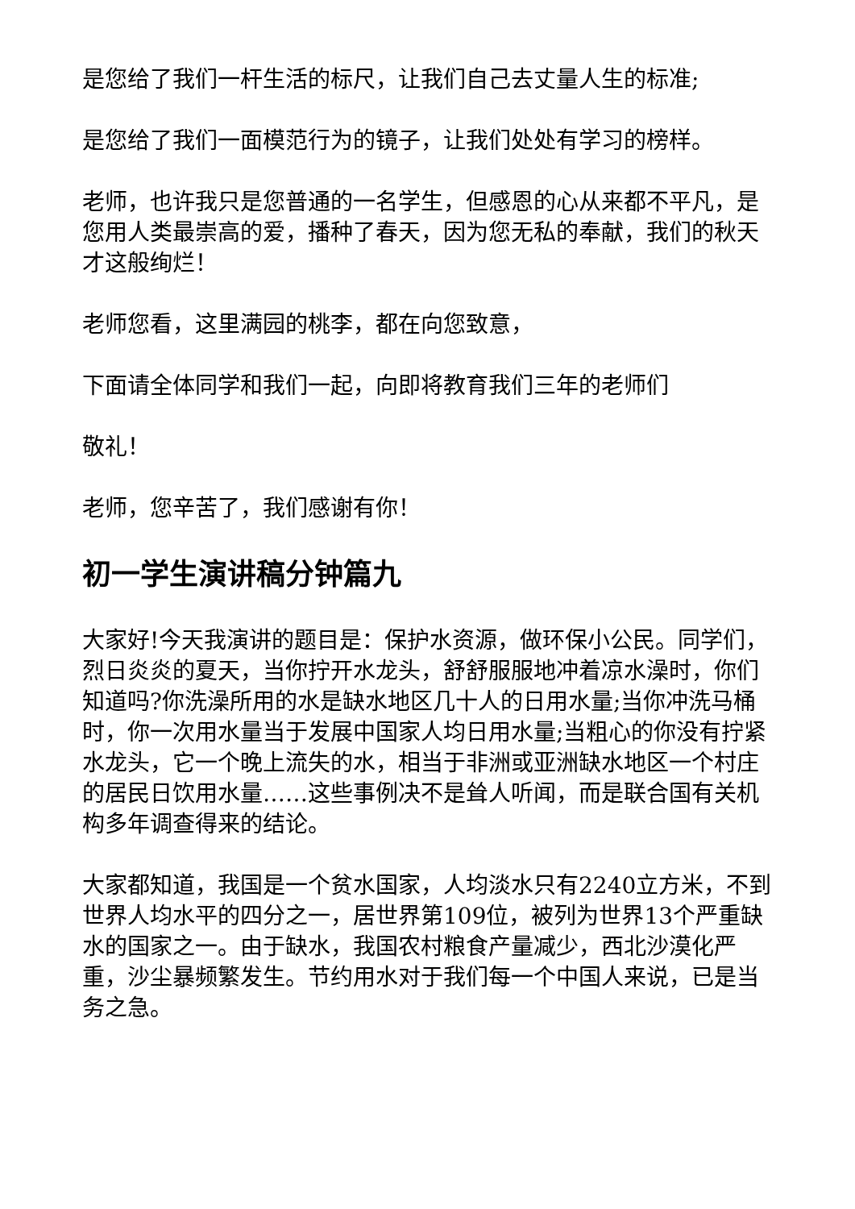是您给了我们一杆生活的标尺，让我们自己去丈量人生的标准;
是您给了我们一面模范行为的镜子，让我们处处有学习的榜样。
老师，也许我只是您普通的一名学生，但感恩的心从来都不平凡，是您用人类最崇高的爱，播种了春天，因为您无私的奉献，我们的秋天才这般绚烂！
老师您看，这里满园的桃李，都在向您致意，
下面请全体同学和我们一起，向即将教育我们三年的老师们
敬礼！
老师，您辛苦了，我们感谢有你！
初一学生演讲稿分钟篇九
大家好!今天我演讲的题目是：保护水资源，做环保小公民。同学们，烈日炎炎的夏天，当你拧开水龙头，舒舒服服地冲着凉水澡时，你们知道吗?你洗澡所用的水是缺水地区几十人的日用水量;当你冲洗马桶时，你一次用水量当于发展中国家人均日用水量;当粗心的你没有拧紧水龙头，它一个晚上流失的水，相当于非洲或亚洲缺水地区一个村庄的居民日饮用水量……这些事例决不是耸人听闻，而是联合国有关机构多年调查得来的结论。
大家都知道，我国是一个贫水国家，人均淡水只有2240立方米，不到世界人均水平的四分之一，居世界第109位，被列为世界13个严重缺水的国家之一。由于缺水，我国农村粮食产量减少，西北沙漠化严重，沙尘暴频繁发生。节约用水对于我们每一个中国人来说，已是当务之急。